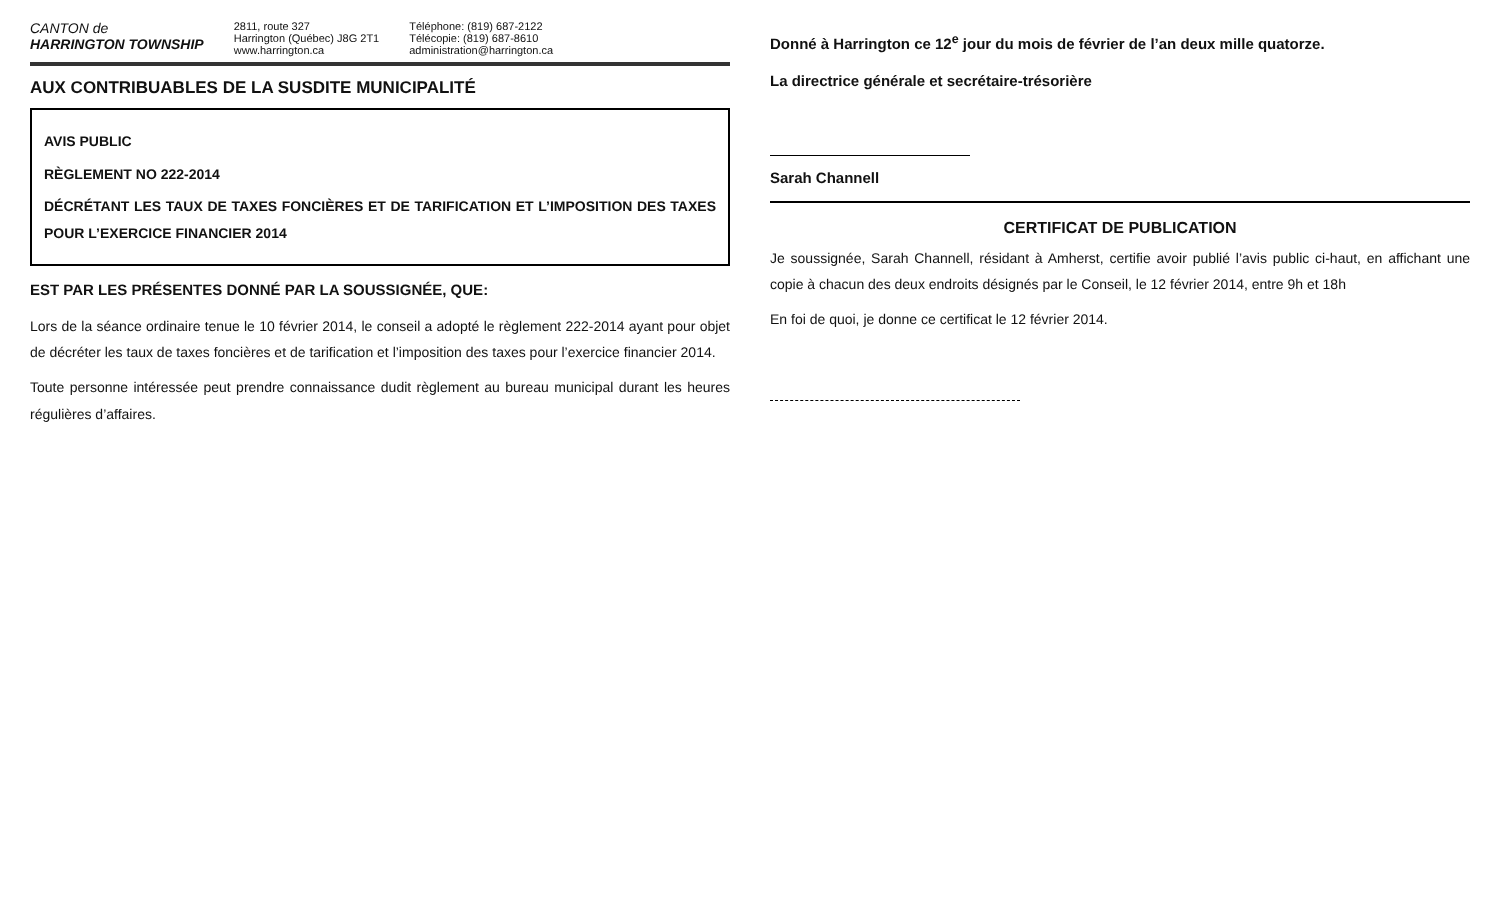CANTON de
HARRINGTON TOWNSHIP
2811, route 327
Harrington (Québec) J8G 2T1
www.harrington.ca
Téléphone: (819) 687-2122
Télécopie: (819) 687-8610
administration@harrington.ca
AUX CONTRIBUABLES DE LA SUSDITE MUNICIPALITÉ
AVIS PUBLIC
RÈGLEMENT NO 222-2014
DÉCRÉTANT LES TAUX DE TAXES FONCIÈRES ET DE TARIFICATION ET L’IMPOSITION DES TAXES POUR L’EXERCICE FINANCIER 2014
EST PAR LES PRÉSENTES DONNÉ PAR LA SOUSSIGNÉE, QUE:
Lors de la séance ordinaire tenue le 10 février 2014, le conseil a adopté le règlement 222-2014 ayant pour objet de décréter les taux de taxes foncières et de tarification et l’imposition des taxes pour l’exercice financier 2014.
Toute personne intéressée peut prendre connaissance dudit règlement au bureau municipal durant les heures régulières d’affaires.
Donné à Harrington ce 12<sup>e</sup> jour du mois de février de l’an deux mille quatorze.
La directrice générale et secrétaire-trésorière
Sarah Channell
CERTIFICAT DE PUBLICATION
Je soussignée, Sarah Channell, résidant à Amherst, certifie avoir publié l’avis public ci-haut, en affichant une copie à chacun des deux endroits désignés par le Conseil, le 12 février 2014, entre 9h et 18h
En foi de quoi, je donne ce certificat le 12 février 2014.